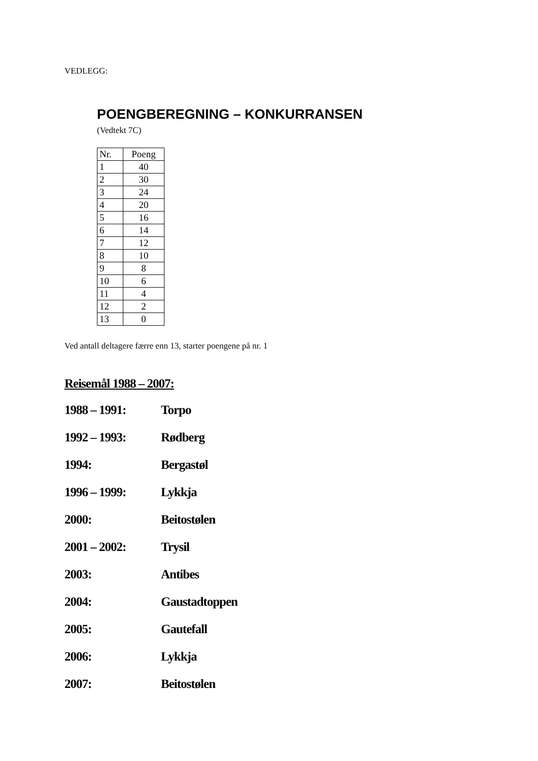VEDLEGG:
POENGBEREGNING – KONKURRANSEN
(Vedtekt 7C)
| Nr. | Poeng |
| --- | --- |
| 1 | 40 |
| 2 | 30 |
| 3 | 24 |
| 4 | 20 |
| 5 | 16 |
| 6 | 14 |
| 7 | 12 |
| 8 | 10 |
| 9 | 8 |
| 10 | 6 |
| 11 | 4 |
| 12 | 2 |
| 13 | 0 |
Ved antall deltagere færre enn 13, starter poengene på nr. 1
Reisemål 1988 – 2007:
1988 – 1991: Torpo
1992 – 1993: Rødberg
1994: Bergastøl
1996 – 1999: Lykkja
2000: Beitostølen
2001 – 2002: Trysil
2003: Antibes
2004: Gaustadtoppen
2005: Gautefall
2006: Lykkja
2007: Beitostølen